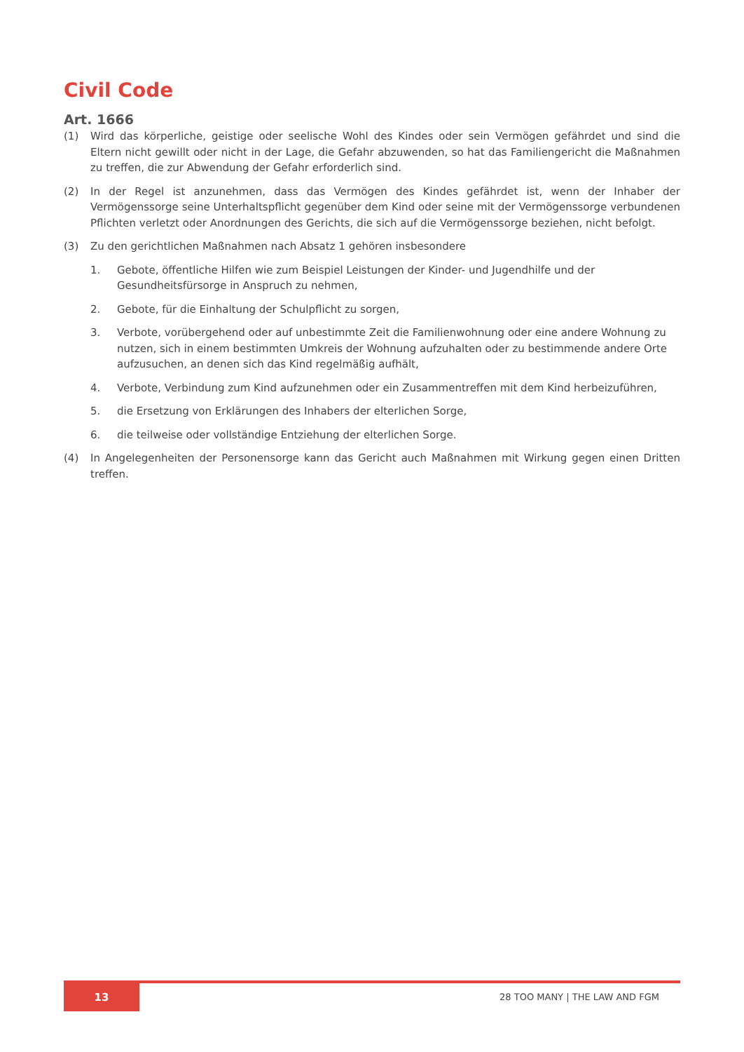Civil Code
Art. 1666
(1) Wird das körperliche, geistige oder seelische Wohl des Kindes oder sein Vermögen gefährdet und sind die Eltern nicht gewillt oder nicht in der Lage, die Gefahr abzuwenden, so hat das Familiengericht die Maßnahmen zu treffen, die zur Abwendung der Gefahr erforderlich sind.
(2) In der Regel ist anzunehmen, dass das Vermögen des Kindes gefährdet ist, wenn der Inhaber der Vermögenssorge seine Unterhaltspflicht gegenüber dem Kind oder seine mit der Vermögenssorge verbundenen Pflichten verletzt oder Anordnungen des Gerichts, die sich auf die Vermögenssorge beziehen, nicht befolgt.
(3) Zu den gerichtlichen Maßnahmen nach Absatz 1 gehören insbesondere
1. Gebote, öffentliche Hilfen wie zum Beispiel Leistungen der Kinder- und Jugendhilfe und der Gesundheitsfürsorge in Anspruch zu nehmen,
2. Gebote, für die Einhaltung der Schulpflicht zu sorgen,
3. Verbote, vorübergehend oder auf unbestimmte Zeit die Familienwohnung oder eine andere Wohnung zu nutzen, sich in einem bestimmten Umkreis der Wohnung aufzuhalten oder zu bestimmende andere Orte aufzusuchen, an denen sich das Kind regelmäßig aufhält,
4. Verbote, Verbindung zum Kind aufzunehmen oder ein Zusammentreffen mit dem Kind herbeizuführen,
5. die Ersetzung von Erklärungen des Inhabers der elterlichen Sorge,
6. die teilweise oder vollständige Entziehung der elterlichen Sorge.
(4) In Angelegenheiten der Personensorge kann das Gericht auch Maßnahmen mit Wirkung gegen einen Dritten treffen.
13
28 TOO MANY | THE LAW AND FGM